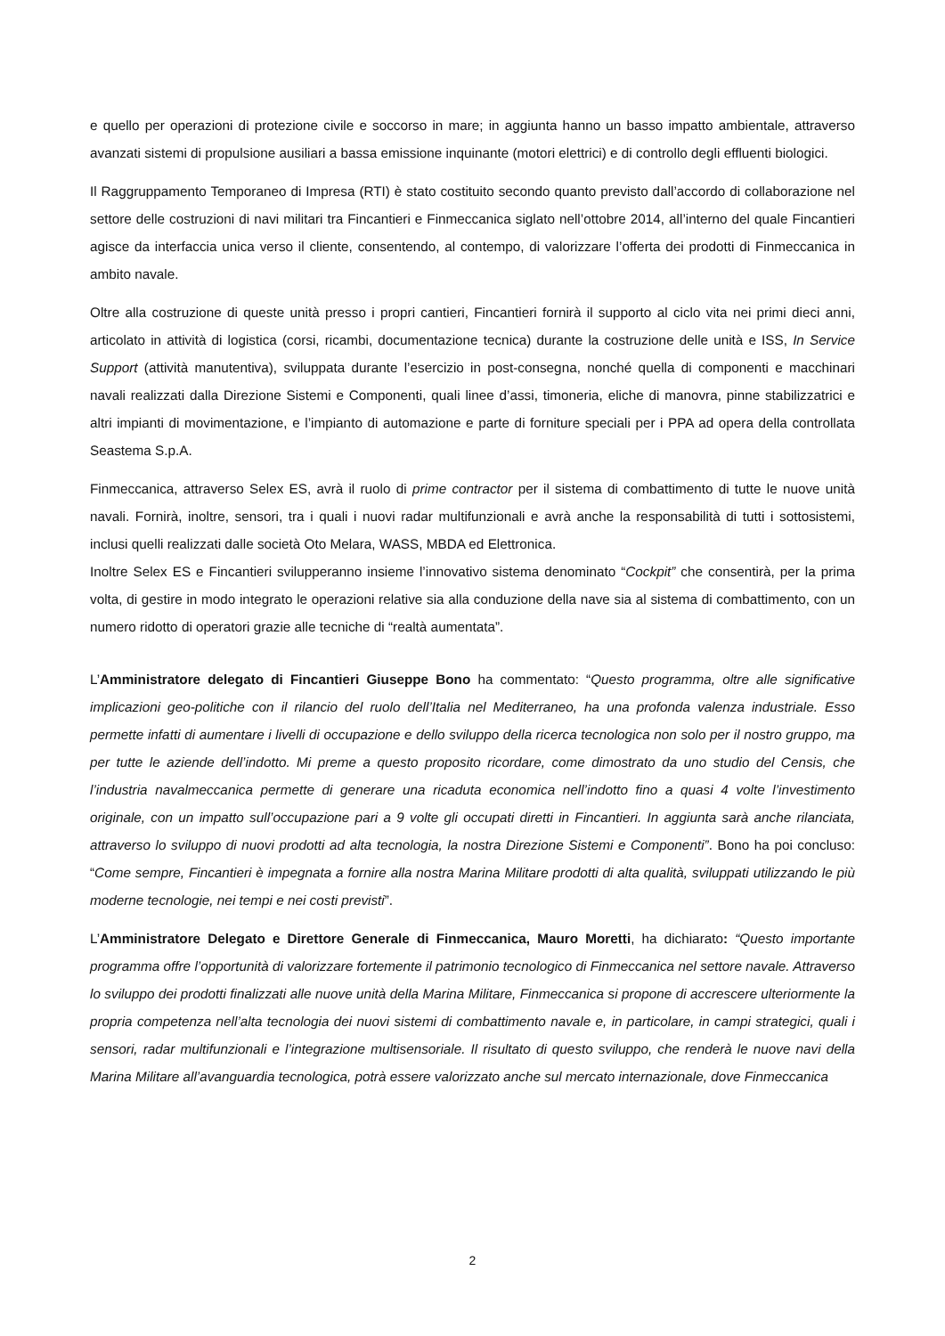e quello per operazioni di protezione civile e soccorso in mare; in aggiunta hanno un basso impatto ambientale, attraverso avanzati sistemi di propulsione ausiliari a bassa emissione inquinante (motori elettrici) e di controllo degli effluenti biologici.
Il Raggruppamento Temporaneo di Impresa (RTI) è stato costituito secondo quanto previsto dall’accordo di collaborazione nel settore delle costruzioni di navi militari tra Fincantieri e Finmeccanica siglato nell’ottobre 2014, all’interno del quale Fincantieri agisce da interfaccia unica verso il cliente, consentendo, al contempo, di valorizzare l’offerta dei prodotti di Finmeccanica in ambito navale.
Oltre alla costruzione di queste unità presso i propri cantieri, Fincantieri fornirà il supporto al ciclo vita nei primi dieci anni, articolato in attività di logistica (corsi, ricambi, documentazione tecnica) durante la costruzione delle unità e ISS, In Service Support (attività manutentiva), sviluppata durante l’esercizio in post-consegna, nonché quella di componenti e macchinari navali realizzati dalla Direzione Sistemi e Componenti, quali linee d’assi, timoneria, eliche di manovra, pinne stabilizzatrici e altri impianti di movimentazione, e l’impianto di automazione e parte di forniture speciali per i PPA ad opera della controllata Seastema S.p.A.
Finmeccanica, attraverso Selex ES, avrà il ruolo di prime contractor per il sistema di combattimento di tutte le nuove unità navali. Fornirà, inoltre, sensori, tra i quali i nuovi radar multifunzionali e avrà anche la responsabilità di tutti i sottosistemi, inclusi quelli realizzati dalle società Oto Melara, WASS, MBDA ed Elettronica.
Inoltre Selex ES e Fincantieri svilupperanno insieme l’innovativo sistema denominato “Cockpit” che consentirà, per la prima volta, di gestire in modo integrato le operazioni relative sia alla conduzione della nave sia al sistema di combattimento, con un numero ridotto di operatori grazie alle tecniche di “realtà aumentata”.
L’Amministratore delegato di Fincantieri Giuseppe Bono ha commentato: “Questo programma, oltre alle significative implicazioni geo-politiche con il rilancio del ruolo dell’Italia nel Mediterraneo, ha una profonda valenza industriale. Esso permette infatti di aumentare i livelli di occupazione e dello sviluppo della ricerca tecnologica non solo per il nostro gruppo, ma per tutte le aziende dell’indotto. Mi preme a questo proposito ricordare, come dimostrato da uno studio del Censis, che l’industria navalmeccanica permette di generare una ricaduta economica nell’indotto fino a quasi 4 volte l’investimento originale, con un impatto sull’occupazione pari a 9 volte gli occupati diretti in Fincantieri. In aggiunta sarà anche rilanciata, attraverso lo sviluppo di nuovi prodotti ad alta tecnologia, la nostra Direzione Sistemi e Componenti”. Bono ha poi concluso: “Come sempre, Fincantieri è impegnata a fornire alla nostra Marina Militare prodotti di alta qualità, sviluppati utilizzando le più moderne tecnologie, nei tempi e nei costi previsti”.
L’Amministratore Delegato e Direttore Generale di Finmeccanica, Mauro Moretti, ha dichiarato: “Questo importante programma offre l’opportunità di valorizzare fortemente il patrimonio tecnologico di Finmeccanica nel settore navale. Attraverso lo sviluppo dei prodotti finalizzati alle nuove unità della Marina Militare, Finmeccanica si propone di accrescere ulteriormente la propria competenza nell’alta tecnologia dei nuovi sistemi di combattimento navale e, in particolare, in campi strategici, quali i sensori, radar multifunzionali e l’integrazione multisensoriale. Il risultato di questo sviluppo, che renderà le nuove navi della Marina Militare all’avanguardia tecnologica, potrà essere valorizzato anche sul mercato internazionale, dove Finmeccanica
2